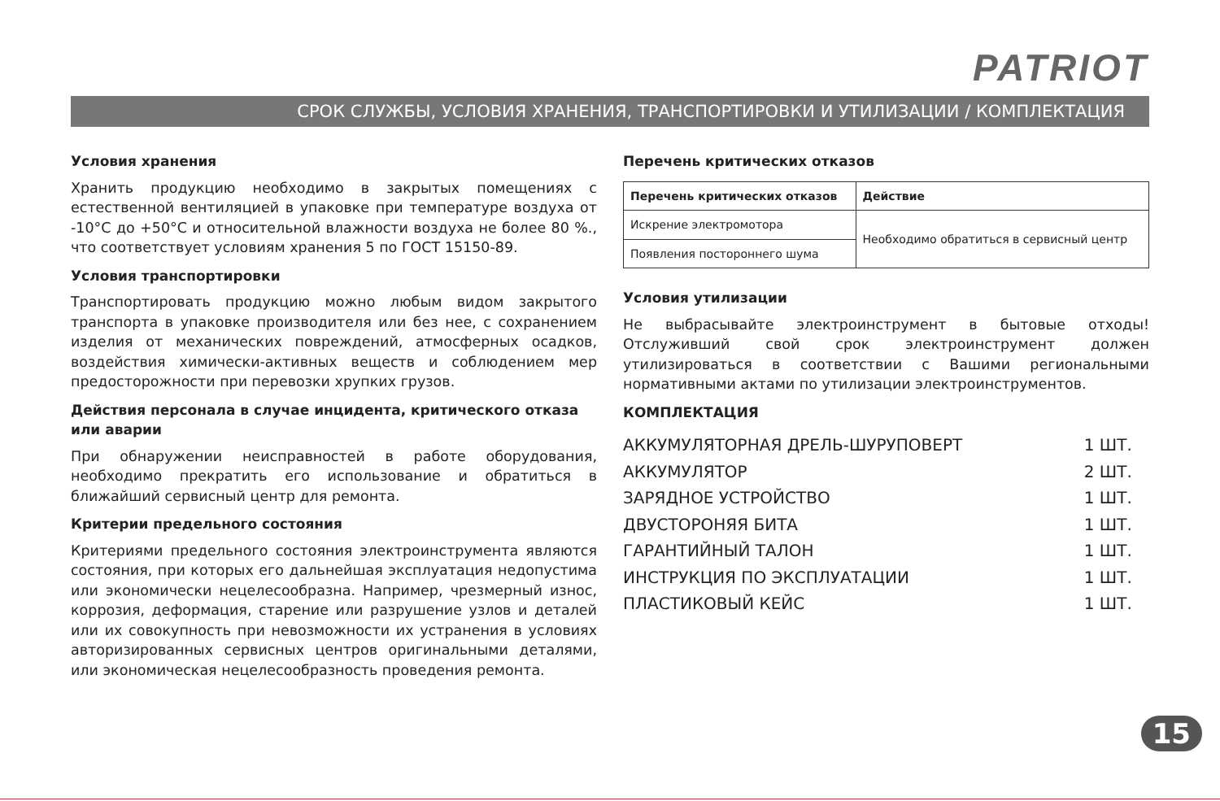PATRIOT
СРОК СЛУЖБЫ, УСЛОВИЯ ХРАНЕНИЯ, ТРАНСПОРТИРОВКИ И УТИЛИЗАЦИИ / КОМПЛЕКТАЦИЯ
Условия хранения
Хранить продукцию необходимо в закрытых помещениях с естественной вентиляцией в упаковке при температуре воздуха от -10°С до +50°С и относительной влажности воздуха не более 80 %., что соответствует условиям хранения 5 по ГОСТ 15150-89.
Условия транспортировки
Транспортировать продукцию можно любым видом закрытого транспорта в упаковке производителя или без нее, с сохранением изделия от механических повреждений, атмосферных осадков, воздействия химически-активных веществ и соблюдением мер предосторожности при перевозки хрупких грузов.
Действия персонала в случае инцидента, критического отказа или аварии
При обнаружении неисправностей в работе оборудования, необходимо прекратить его использование и обратиться в ближайший сервисный центр для ремонта.
Критерии предельного состояния
Критериями предельного состояния электроинструмента являются состояния, при которых его дальнейшая эксплуатация недопустима или экономически нецелесообразна. Например, чрезмерный износ, коррозия, деформация, старение или разрушение узлов и деталей или их совокупность при невозможности их устранения в условиях авторизированных сервисных центров оригинальными деталями, или экономическая нецелесообразность проведения ремонта.
Перечень критических отказов
| Перечень критических отказов | Действие |
| --- | --- |
| Искрение электромотора | Необходимо обратиться в сервисный центр |
| Появления постороннего шума | |
Условия утилизации
Не выбрасывайте электроинструмент в бытовые отходы! Отслуживший свой срок электроинструмент должен утилизироваться в соответствии с Вашими региональными нормативными актами по утилизации электроинструментов.
КОМПЛЕКТАЦИЯ
| АККУМУЛЯТОРНАЯ ДРЕЛЬ-ШУРУПОВЕРТ | 1 ШТ. |
| АККУМУЛЯТОР | 2 ШТ. |
| ЗАРЯДНОЕ УСТРОЙСТВО | 1 ШТ. |
| ДВУСТОРОНЯЯ БИТА | 1 ШТ. |
| ГАРАНТИЙНЫЙ ТАЛОН | 1 ШТ. |
| ИНСТРУКЦИЯ ПО ЭКСПЛУАТАЦИИ | 1 ШТ. |
| ПЛАСТИКОВЫЙ КЕЙС | 1 ШТ. |
15